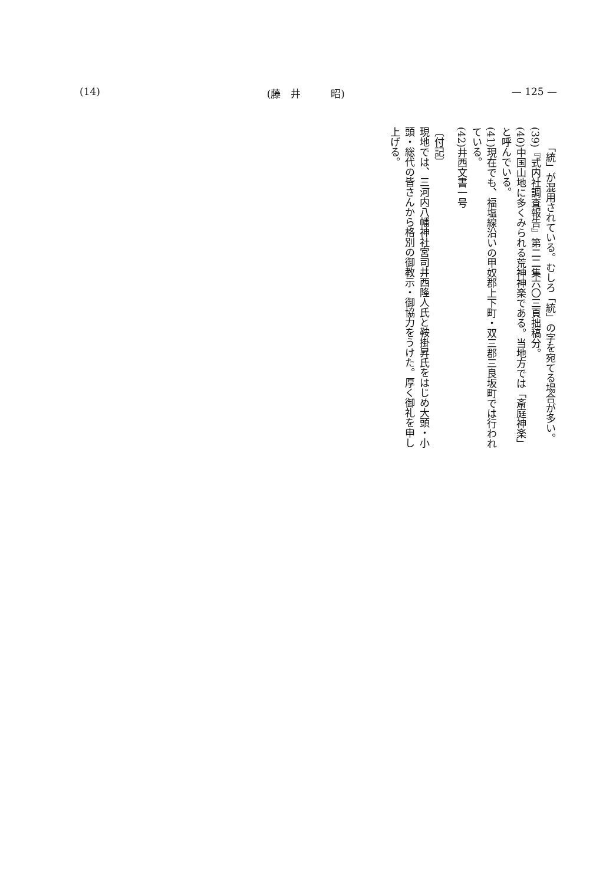(14) (藤　井　　　昭) — 125 —
「統」が混用されている。むしろ「統」の字を宛てる場合が多い。
(39)『式内社調査報告』第二二集六〇三頁拙稿分。
(40)中国山地に多くみられる荒神神楽である。当地方では「斎庭神楽」と呼んでいる。
(41)現在でも、福塩線沿いの甲奴郡上下町・双三郡三良坂町では行われている。
(42)井西文書一号
〔付記〕
現地では、三河内八幡神社宮司井西隆人氏と鞍掛昇氏をはじめ大頭・小頭・総代の皆さんから格別の御教示・御協力をうけた。厚く御礼を申し上げる。